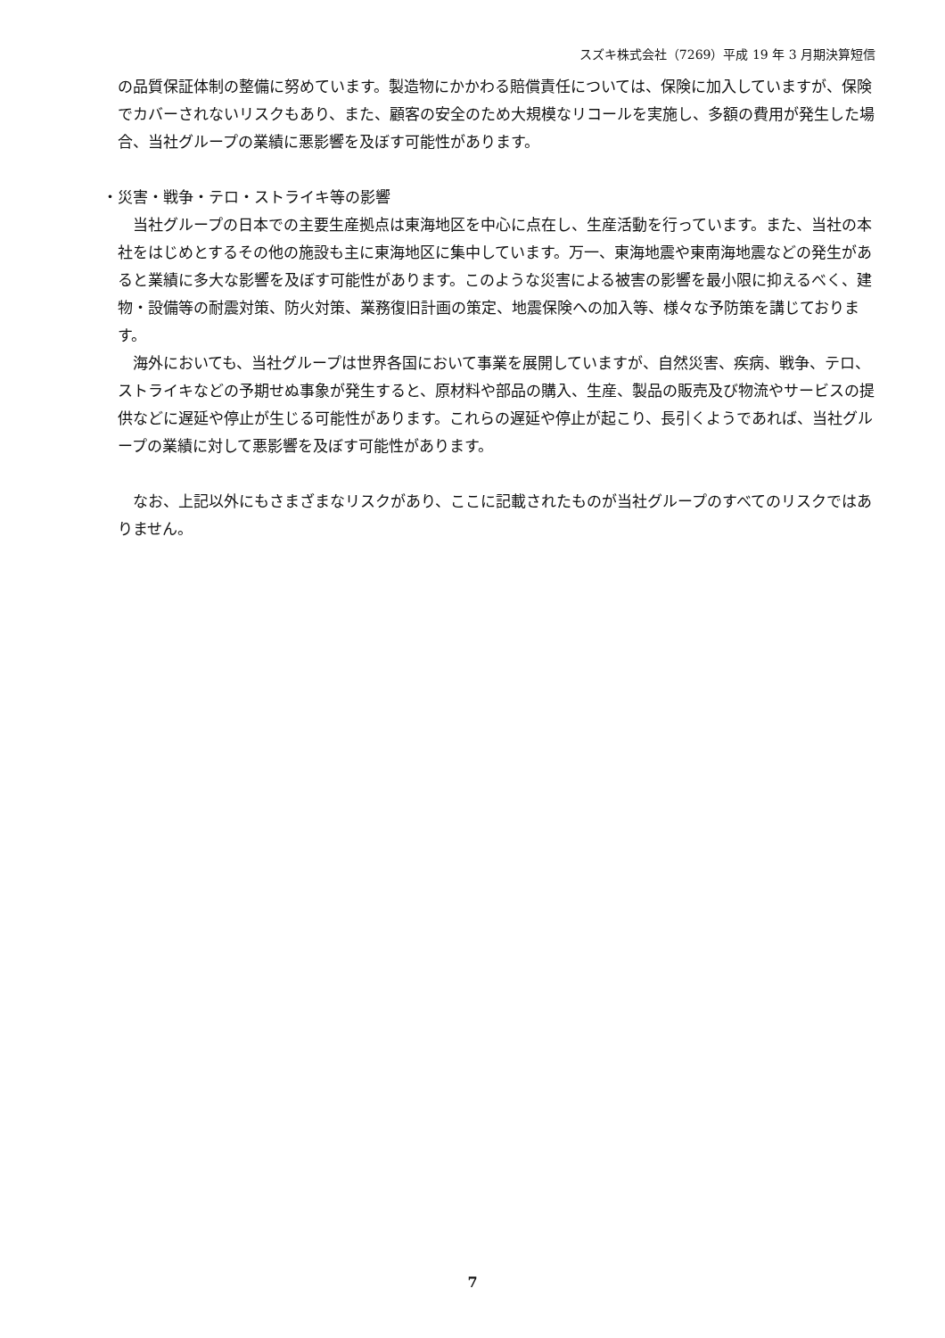スズキ株式会社（7269）平成 19 年 3 月期決算短信
の品質保証体制の整備に努めています。製造物にかかわる賠償責任については、保険に加入していますが、保険でカバーされないリスクもあり、また、顧客の安全のため大規模なリコールを実施し、多額の費用が発生した場合、当社グループの業績に悪影響を及ぼす可能性があります。
・災害・戦争・テロ・ストライキ等の影響
当社グループの日本での主要生産拠点は東海地区を中心に点在し、生産活動を行っています。また、当社の本社をはじめとするその他の施設も主に東海地区に集中しています。万一、東海地震や東南海地震などの発生があると業績に多大な影響を及ぼす可能性があります。このような災害による被害の影響を最小限に抑えるべく、建物・設備等の耐震対策、防火対策、業務復旧計画の策定、地震保険への加入等、様々な予防策を講じております。
海外においても、当社グループは世界各国において事業を展開していますが、自然災害、疾病、戦争、テロ、ストライキなどの予期せぬ事象が発生すると、原材料や部品の購入、生産、製品の販売及び物流やサービスの提供などに遅延や停止が生じる可能性があります。これらの遅延や停止が起こり、長引くようであれば、当社グループの業績に対して悪影響を及ぼす可能性があります。
なお、上記以外にもさまざまなリスクがあり、ここに記載されたものが当社グループのすべてのリスクではありません。
7